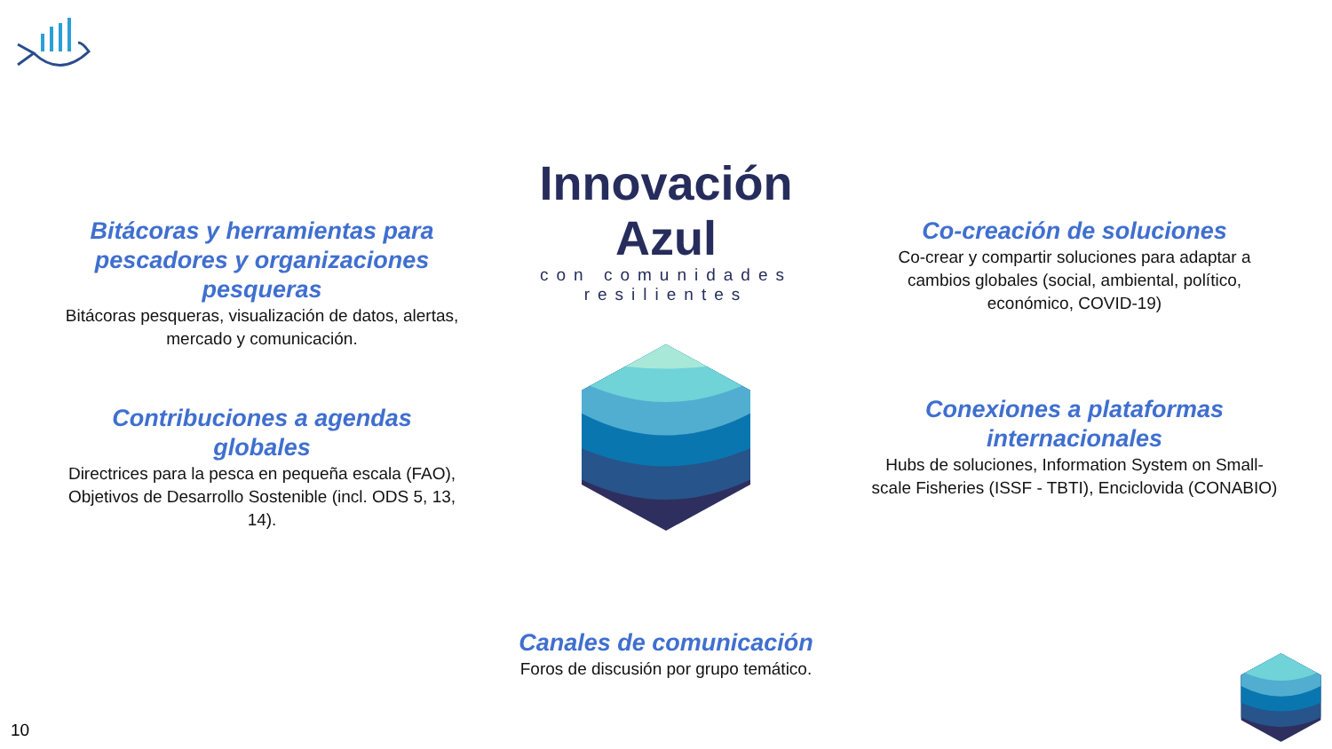Bitácoras y herramientas para pescadores y organizaciones pesqueras
Bitácoras pesqueras, visualización de datos, alertas, mercado y comunicación.
Contribuciones a agendas globales
Directrices para la pesca en pequeña escala (FAO), Objetivos de Desarrollo Sostenible (incl. ODS 5, 13, 14).
Innovación Azul
con comunidades resilientes
Canales de comunicación
Foros de discusión por grupo temático.
Co-creación de soluciones
Co-crear y compartir soluciones para adaptar a cambios globales (social, ambiental, político, económico, COVID-19)
Conexiones a plataformas internacionales
Hubs de soluciones, Information System on Small-scale Fisheries (ISSF - TBTI), Enciclovida (CONABIO)
10